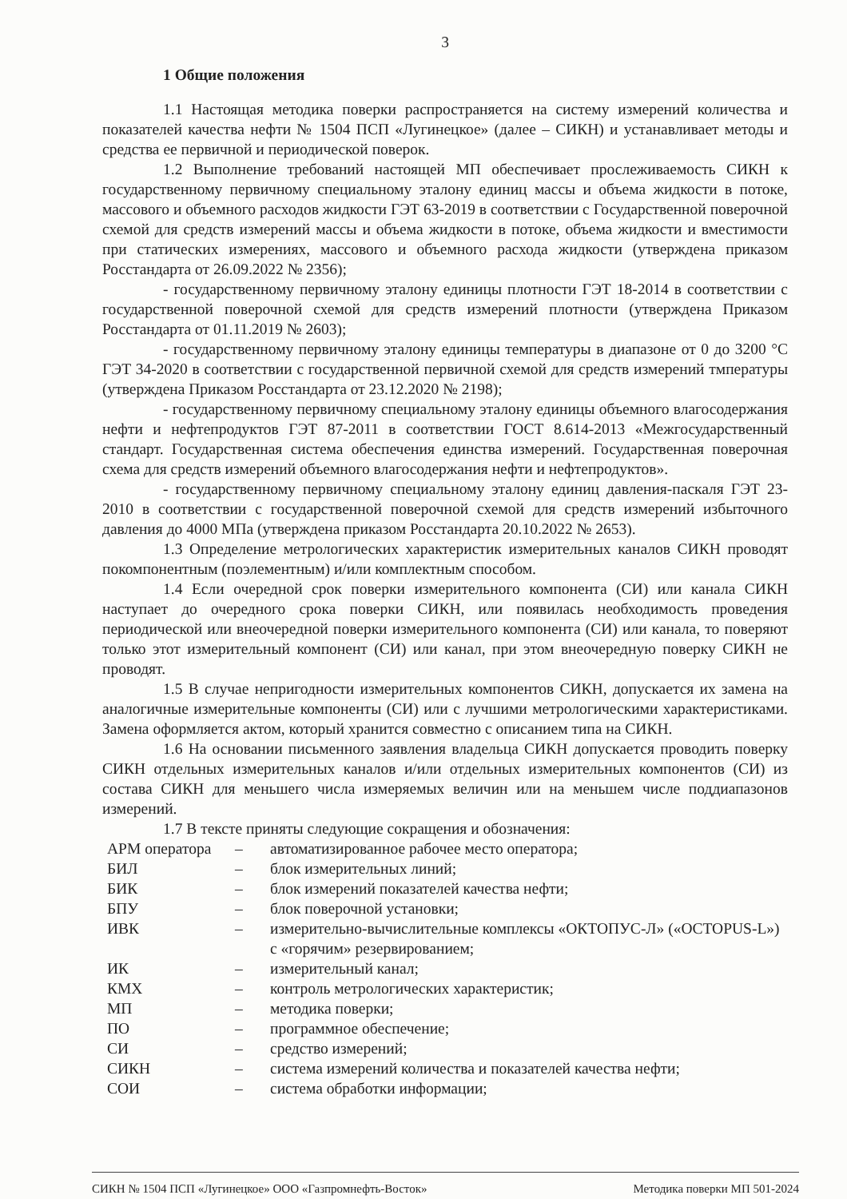3
1 Общие положения
1.1 Настоящая методика поверки распространяется на систему измерений количества и показателей качества нефти № 1504 ПСП «Лугинецкое» (далее – СИКН) и устанавливает методы и средства ее первичной и периодической поверок.
1.2 Выполнение требований настоящей МП обеспечивает прослеживаемость СИКН к государственному первичному специальному эталону единиц массы и объема жидкости в потоке, массового и объемного расходов жидкости ГЭТ 63-2019 в соответствии с Государственной поверочной схемой для средств измерений массы и объема жидкости в потоке, объема жидкости и вместимости при статических измерениях, массового и объемного расхода жидкости (утверждена приказом Росстандарта от 26.09.2022 № 2356);
- государственному первичному эталону единицы плотности ГЭТ 18-2014 в соответствии с государственной поверочной схемой для средств измерений плотности (утверждена Приказом Росстандарта от 01.11.2019 № 2603);
- государственному первичному эталону единицы температуры в диапазоне от 0 до 3200 °С ГЭТ 34-2020 в соответствии с государственной первичной схемой для средств измерений тмпературы (утверждена Приказом Росстандарта от 23.12.2020 № 2198);
- государственному первичному специальному эталону единицы объемного влагосодержания нефти и нефтепродуктов ГЭТ 87-2011 в соответствии ГОСТ 8.614-2013 «Межгосударственный стандарт. Государственная система обеспечения единства измерений. Государственная поверочная схема для средств измерений объемного влагосодержания нефти и нефтепродуктов».
- государственному первичному специальному эталону единиц давления-паскаля ГЭТ 23-2010 в соответствии с государственной поверочной схемой для средств измерений избыточного давления до 4000 МПа (утверждена приказом Росстандарта 20.10.2022 № 2653).
1.3 Определение метрологических характеристик измерительных каналов СИКН проводят покомпонентным (поэлементным) и/или комплектным способом.
1.4 Если очередной срок поверки измерительного компонента (СИ) или канала СИКН наступает до очередного срока поверки СИКН, или появилась необходимость проведения периодической или внеочередной поверки измерительного компонента (СИ) или канала, то поверяют только этот измерительный компонент (СИ) или канал, при этом внеочередную поверку СИКН не проводят.
1.5 В случае непригодности измерительных компонентов СИКН, допускается их замена на аналогичные измерительные компоненты (СИ) или с лучшими метрологическими характеристиками. Замена оформляется актом, который хранится совместно с описанием типа на СИКН.
1.6 На основании письменного заявления владельца СИКН допускается проводить поверку СИКН отдельных измерительных каналов и/или отдельных измерительных компонентов (СИ) из состава СИКН для меньшего числа измеряемых величин или на меньшем числе поддиапазонов измерений.
1.7 В тексте приняты следующие сокращения и обозначения:
| АРМ оператора | – | автоматизированное рабочее место оператора; |
| БИЛ | – | блок измерительных линий; |
| БИК | – | блок измерений показателей качества нефти; |
| БПУ | – | блок поверочной установки; |
| ИВК | – | измерительно-вычислительные комплексы «ОКТОПУС-Л» («OCTOPUS-L») с «горячим» резервированием; |
| ИК | – | измерительный канал; |
| КМХ | – | контроль метрологических характеристик; |
| МП | – | методика поверки; |
| ПО | – | программное обеспечение; |
| СИ | – | средство измерений; |
| СИКН | – | система измерений количества и показателей качества нефти; |
| СОИ | – | система обработки информации; |
СИКН № 1504 ПСП «Лугинецкое» ООО «Газпромнефть-Восток» Методика поверки МП 501-2024